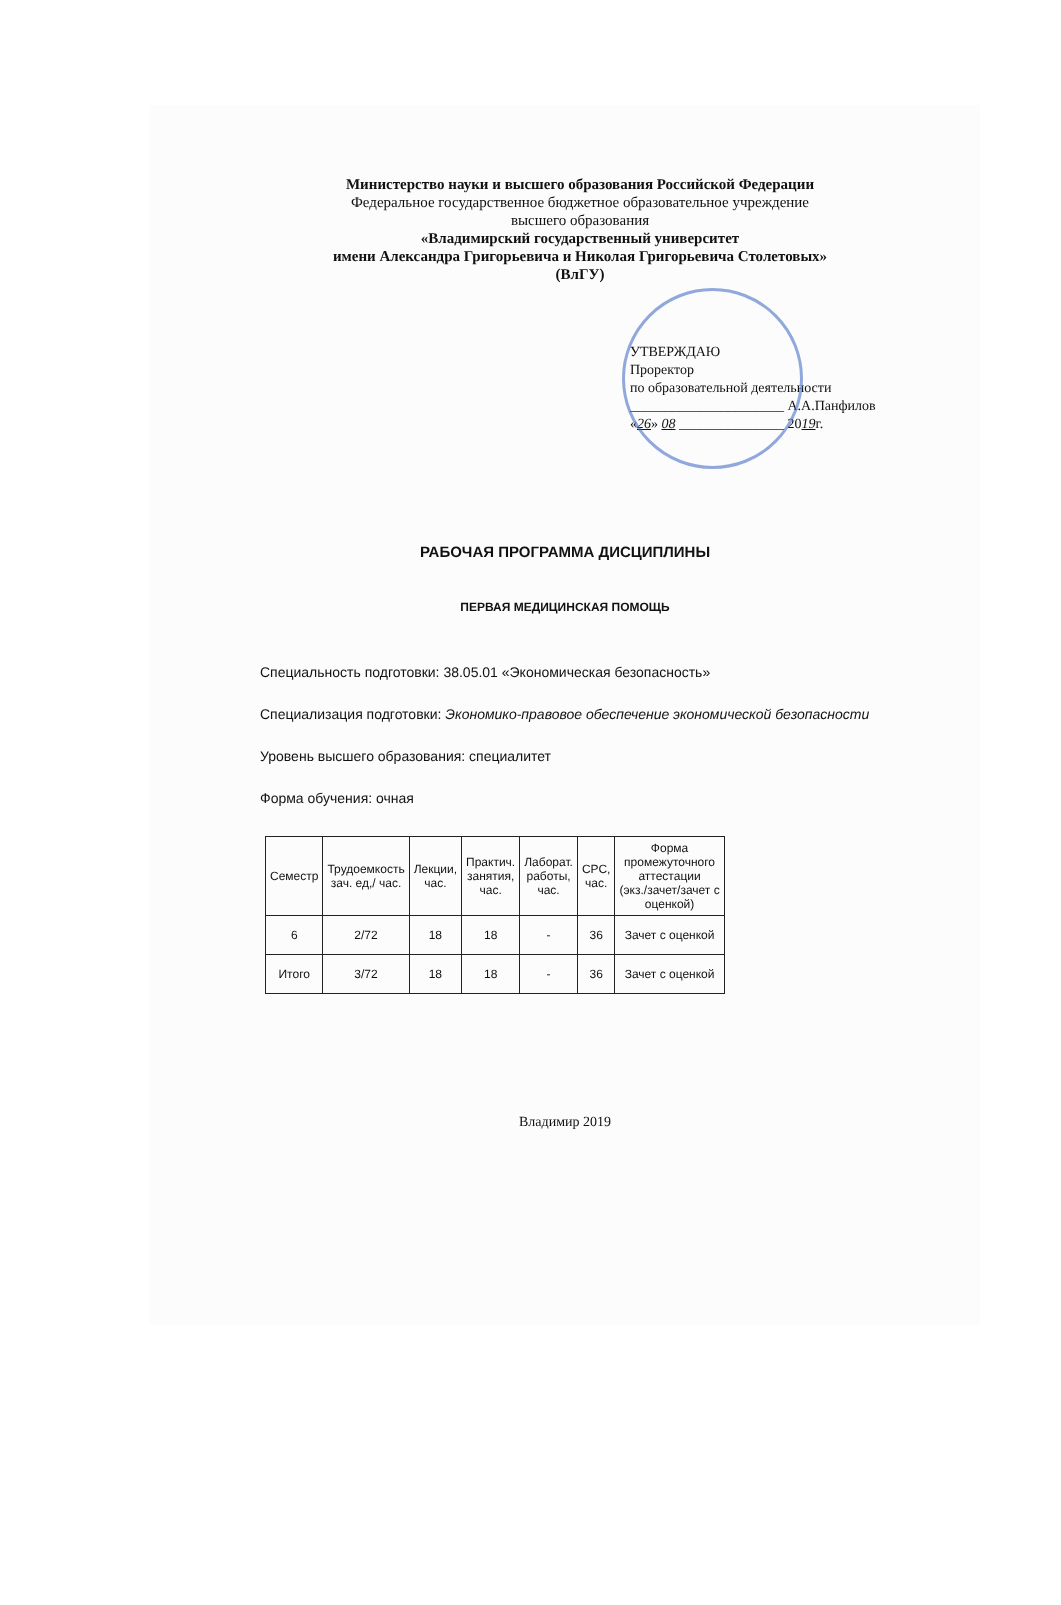Министерство науки и высшего образования Российской Федерации
Федеральное государственное бюджетное образовательное учреждение
высшего образования
«Владимирский государственный университет
имени Александра Григорьевича и Николая Григорьевича Столетовых»
(ВлГУ)
УТВЕРЖДАЮ
Проректор
по образовательной деятельности
______________________ А.А.Панфилов
«26» 08 _______________ 2019г.
РАБОЧАЯ ПРОГРАММА ДИСЦИПЛИНЫ
ПЕРВАЯ МЕДИЦИНСКАЯ ПОМОЩЬ
Специальность подготовки: 38.05.01 «Экономическая безопасность»
Специализация подготовки: Экономико-правовое обеспечение экономической безопасности
Уровень высшего образования: специалитет
Форма обучения: очная
| Семестр | Трудоемкость зач. ед,/ час. | Лекции, час. | Практич. занятия, час. | Лаборат. работы, час. | СРС, час. | Форма промежуточного аттестации (экз./зачет/зачет с оценкой) |
| --- | --- | --- | --- | --- | --- | --- |
| 6 | 2/72 | 18 | 18 | - | 36 | Зачет с оценкой |
| Итого | 3/72 | 18 | 18 | - | 36 | Зачет с оценкой |
Владимир 2019